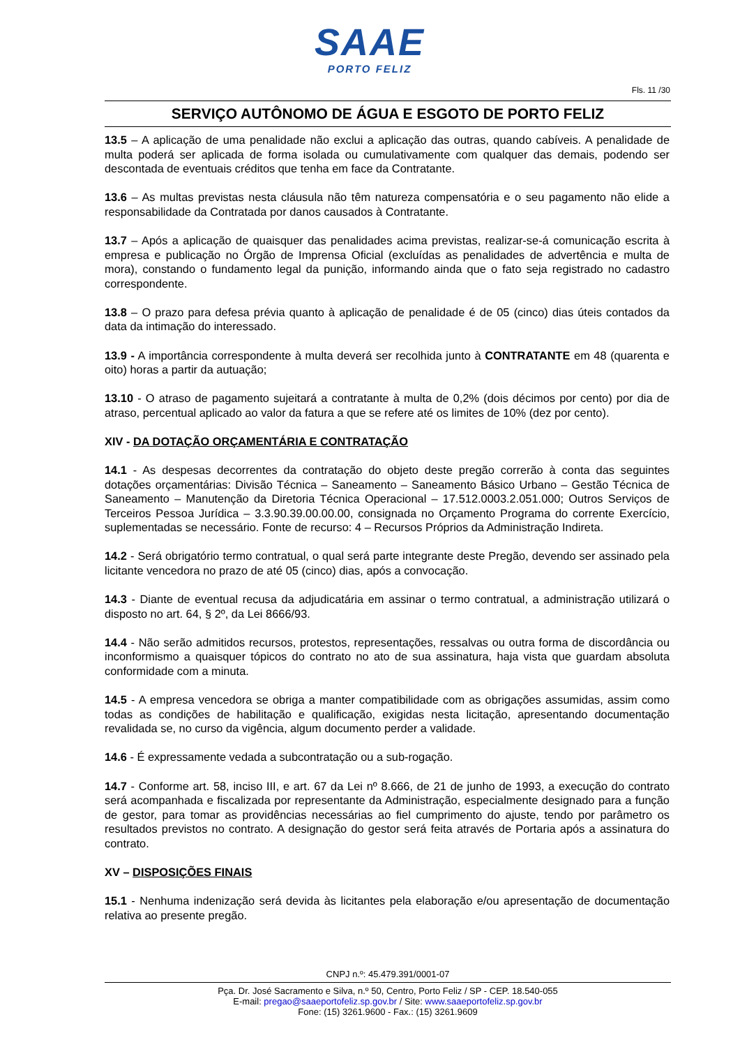SAAE
PORTO FELIZ
Fls. 11 /30
SERVIÇO AUTÔNOMO DE ÁGUA E ESGOTO DE PORTO FELIZ
13.5 – A aplicação de uma penalidade não exclui a aplicação das outras, quando cabíveis. A penalidade de multa poderá ser aplicada de forma isolada ou cumulativamente com qualquer das demais, podendo ser descontada de eventuais créditos que tenha em face da Contratante.
13.6 – As multas previstas nesta cláusula não têm natureza compensatória e o seu pagamento não elide a responsabilidade da Contratada por danos causados à Contratante.
13.7 – Após a aplicação de quaisquer das penalidades acima previstas, realizar-se-á comunicação escrita à empresa e publicação no Órgão de Imprensa Oficial (excluídas as penalidades de advertência e multa de mora), constando o fundamento legal da punição, informando ainda que o fato seja registrado no cadastro correspondente.
13.8 – O prazo para defesa prévia quanto à aplicação de penalidade é de 05 (cinco) dias úteis contados da data da intimação do interessado.
13.9 - A importância correspondente à multa deverá ser recolhida junto à CONTRATANTE em 48 (quarenta e oito) horas a partir da autuação;
13.10 - O atraso de pagamento sujeitará a contratante à multa de 0,2% (dois décimos por cento) por dia de atraso, percentual aplicado ao valor da fatura a que se refere até os limites de 10% (dez por cento).
XIV - DA DOTAÇÃO ORÇAMENTÁRIA E CONTRATAÇÃO
14.1 - As despesas decorrentes da contratação do objeto deste pregão correrão à conta das seguintes dotações orçamentárias: Divisão Técnica – Saneamento – Saneamento Básico Urbano – Gestão Técnica de Saneamento – Manutenção da Diretoria Técnica Operacional – 17.512.0003.2.051.000; Outros Serviços de Terceiros Pessoa Jurídica – 3.3.90.39.00.00.00, consignada no Orçamento Programa do corrente Exercício, suplementadas se necessário. Fonte de recurso: 4 – Recursos Próprios da Administração Indireta.
14.2 - Será obrigatório termo contratual, o qual será parte integrante deste Pregão, devendo ser assinado pela licitante vencedora no prazo de até 05 (cinco) dias, após a convocação.
14.3 - Diante de eventual recusa da adjudicatária em assinar o termo contratual, a administração utilizará o disposto no art. 64, § 2º, da Lei 8666/93.
14.4 - Não serão admitidos recursos, protestos, representações, ressalvas ou outra forma de discordância ou inconformismo a quaisquer tópicos do contrato no ato de sua assinatura, haja vista que guardam absoluta conformidade com a minuta.
14.5 - A empresa vencedora se obriga a manter compatibilidade com as obrigações assumidas, assim como todas as condições de habilitação e qualificação, exigidas nesta licitação, apresentando documentação revalidada se, no curso da vigência, algum documento perder a validade.
14.6 - É expressamente vedada a subcontratação ou a sub-rogação.
14.7 - Conforme art. 58, inciso III, e art. 67 da Lei nº 8.666, de 21 de junho de 1993, a execução do contrato será acompanhada e fiscalizada por representante da Administração, especialmente designado para a função de gestor, para tomar as providências necessárias ao fiel cumprimento do ajuste, tendo por parâmetro os resultados previstos no contrato. A designação do gestor será feita através de Portaria após a assinatura do contrato.
XV – DISPOSIÇÕES FINAIS
15.1 - Nenhuma indenização será devida às licitantes pela elaboração e/ou apresentação de documentação relativa ao presente pregão.
CNPJ n.º: 45.479.391/0001-07
Pça. Dr. José Sacramento e Silva, n.º 50, Centro, Porto Feliz / SP - CEP. 18.540-055
E-mail: pregao@saaeportofeliz.sp.gov.br / Site: www.saaeportofeliz.sp.gov.br
Fone: (15) 3261.9600 - Fax.: (15) 3261.9609